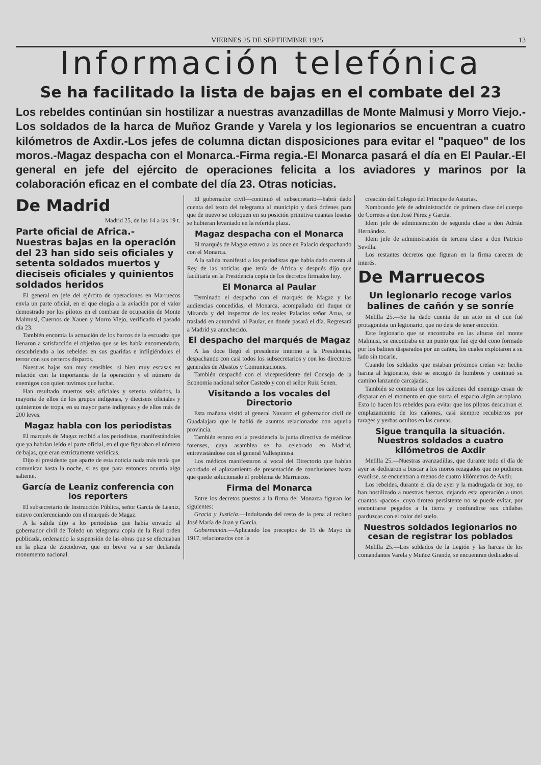VIERNES 25 DE SEPTIEMBRE 1925 13
Información telefónica
Se ha facilitado la lista de bajas en el combate del 23
Los rebeldes continúan sin hostilizar a nuestras avanzadillas de Monte Malmusi y Morro Viejo.-Los soldados de la harca de Muñoz Grande y Varela y los legionarios se encuentran a cuatro kilómetros de Axdir.-Los jefes de columna dictan disposiciones para evitar el "paqueo" de los moros.-Magaz despacha con el Monarca.-Firma regia.-El Monarca pasará el día en El Paular.-El general en jefe del ejército de operaciones felicita a los aviadores y marinos por la colaboración eficaz en el combate del día 23. Otras noticias.
De Madrid
Madrid 25, de las 14 a las 19 t.
Parte oficial de Africa.-Nuestras bajas en la operación del 23 han sido seis oficiales y setenta soldados muertos y dieciseis oficiales y quinientos soldados heridos
El general en jefe del ejército de operaciones en Marruecos envía un parte oficial, en el que elogia a la aviación por el valor demostrado por los pilotos en el combate de ocupación de Monte Malmusi, Cuernos de Xauen y Morro Viejo, verificado el pasado día 23.
También encomia la actuación de los barcos de la escuadra que llenaron a satisfacción el objetivo que se les había encomendado, descubriendo a los rebeldes en sus guaridas e infligiéndoles el terror con sus certeros disparos.
Nuestras bajas son muy sensibles, si bien muy escasas en relación con la importancia de la operación y el número de enemigos con quien tuvimos que luchar.
Han resultado muertos seis oficiales y setenta soldados, la mayoría de ellos de los grupos indígenas, y dieciseis oficiales y quinientos de tropa, en su mayor parte indígenas y de ellos más de 200 leves.
Magaz habla con los periodistas
El marqués de Magaz recibió a los periodistas, manifestándoles que ya habrían leído el parte oficial, en el que figuraban el número de bajas, que eran extrictamente verídicas.
Dijo el presidente que aparte de esta noticia nada más tenía que comunicar hasta la noche, si es que para entonces ocurría algo saliente.
García de Leaniz conferencia con los reporters
El subsecretario de Instrucción Pública, señor García de Leaniz, estuvo conferenciando con el marqués de Magaz.
A la salida dijo a los periodistas que había enviado al gobernador civil de Toledo un telegrama copia de la Real orden publicada, ordenando la suspensión de las obras que se efectuaban en la plaza de Zocodover, que en breve va a ser declarada monumento nacional.
El gobernador civil—continuó el subsecretario—habrá dado cuenta del texto del telegrama al municipio y dará órdenes para que de nuevo se coloquen en su posición primitiva cuantas losetas se hubieran levantado en la referida plaza.
Magaz despacha con el Monarca
El marqués de Magaz estuvo a las once en Palacio despachando con el Monarca.
A la salida manifestó a los periodistas que había dado cuenta al Rey de las noticias que tenía de Africa y después dijo que facilitaría en la Presidencia copia de los decretos firmados hoy.
El Monarca al Paular
Terminado el despacho con el marqués de Magaz y las audiencias concedidas, el Monarca, acompañado del duque de Miranda y del inspector de los reales Palacios señor Azua, se trasladó en automóvil al Paular, en donde pasará el día. Regresará a Madrid ya anochecido.
El despacho del marqués de Magaz
A las doce llegó el presidente interino a la Presidencia, despachando con casi todos los subsecretarios y con los directores generales de Abastos y Comunicaciones.
También despachó con el vicepresidente del Consejo de la Economía nacional señor Castedo y con el señor Ruiz Senen.
Visitando a los vocales del Directorio
Esta mañana visitó al general Navarro el gobernador civil de Guadalajara que le habló de asuntos relacionados con aquella provincia.
También estuvo en la presidencia la junta directiva de médicos forenses, cuya asamblea se ha celebrado en Madrid, entrevistándose con el general Vallespinosa.
Los médicos manifestaron al vocal del Directorio que habían acordado el aplazamiento de presentación de conclusiones hasta que quede solucionado el problema de Marruecos.
Firma del Monarca
Entre los decretos puestos a la firma del Monarca figuran los siguientes:
Gracia y Justicia.—Indultando del resto de la pena al recluso José María de Juan y García.
Gobernación.—Aplicando los preceptos de 15 de Mayo de 1917, relacionados con la
creación del Colegio del Príncipe de Asturias.
Nombrando jefe de administración de primera clase del cuerpo de Correos a don José Pérez y García.
Idem jefe de administración de segunda clase a don Adrián Hernández.
Idem jefe de administración de tercera clase a don Patricio Sevilla.
Los restantes decretos que figuran en la firma carecen de interés.
De Marruecos
Un legionario recoge varios balines de cañón y se sonríe
Melilla 25.—Se ha dado cuenta de un acto en el que fué protagonista un legionario, que no deja de tener emoción.
Este legionario que se encontraba en las alturas del monte Malmusi, se encontraba en un punto que fué eje del cono formado por los balines disparados por un cañón, los cuales explotaron a su lado sin tocarle.
Cuando los soldados que estaban próximos creían ver hecho harina al legionario, éste se encogió de hombros y continuó su camino lanzando carcajadas.
También se comenta el que los cañones del enemigo cesan de disparar en el momento en que surca el espacio algún aeroplano. Esto lo hacen los rebeldes para evitar que los pilotos descubran el emplazamiento de los cañones, casi siempre recubiertos por tarages y yerbas ocultos en las cuevas.
Sigue tranquila la situación. Nuestros soldados a cuatro kilómetros de Axdir
Melilla 25.—Nuestras avanzadillas, que durante todo el día de ayer se dedicaron a buscar a los moros rezagados que no pudieron evadirse, se encuentran a menos de cuatro kilómetros de Axdir.
Los rebeldes, durante el día de ayer y la madrugada de hoy, no han hostilizado a nuestras fuerzas, dejando esta operación a unos cuantos «pacos», cuyo tiroteo persistente no se puede evitar, por encontrarse pegados a la tierra y confundirse sus chilabas parduzcas con el color del suelo.
Nuestros soldados legionarios no cesan de registrar los poblados
Melilla 25.—Los soldados de la Legión y las harcas de los comandantes Varela y Muñoz Grande, se encuentran dedicados al